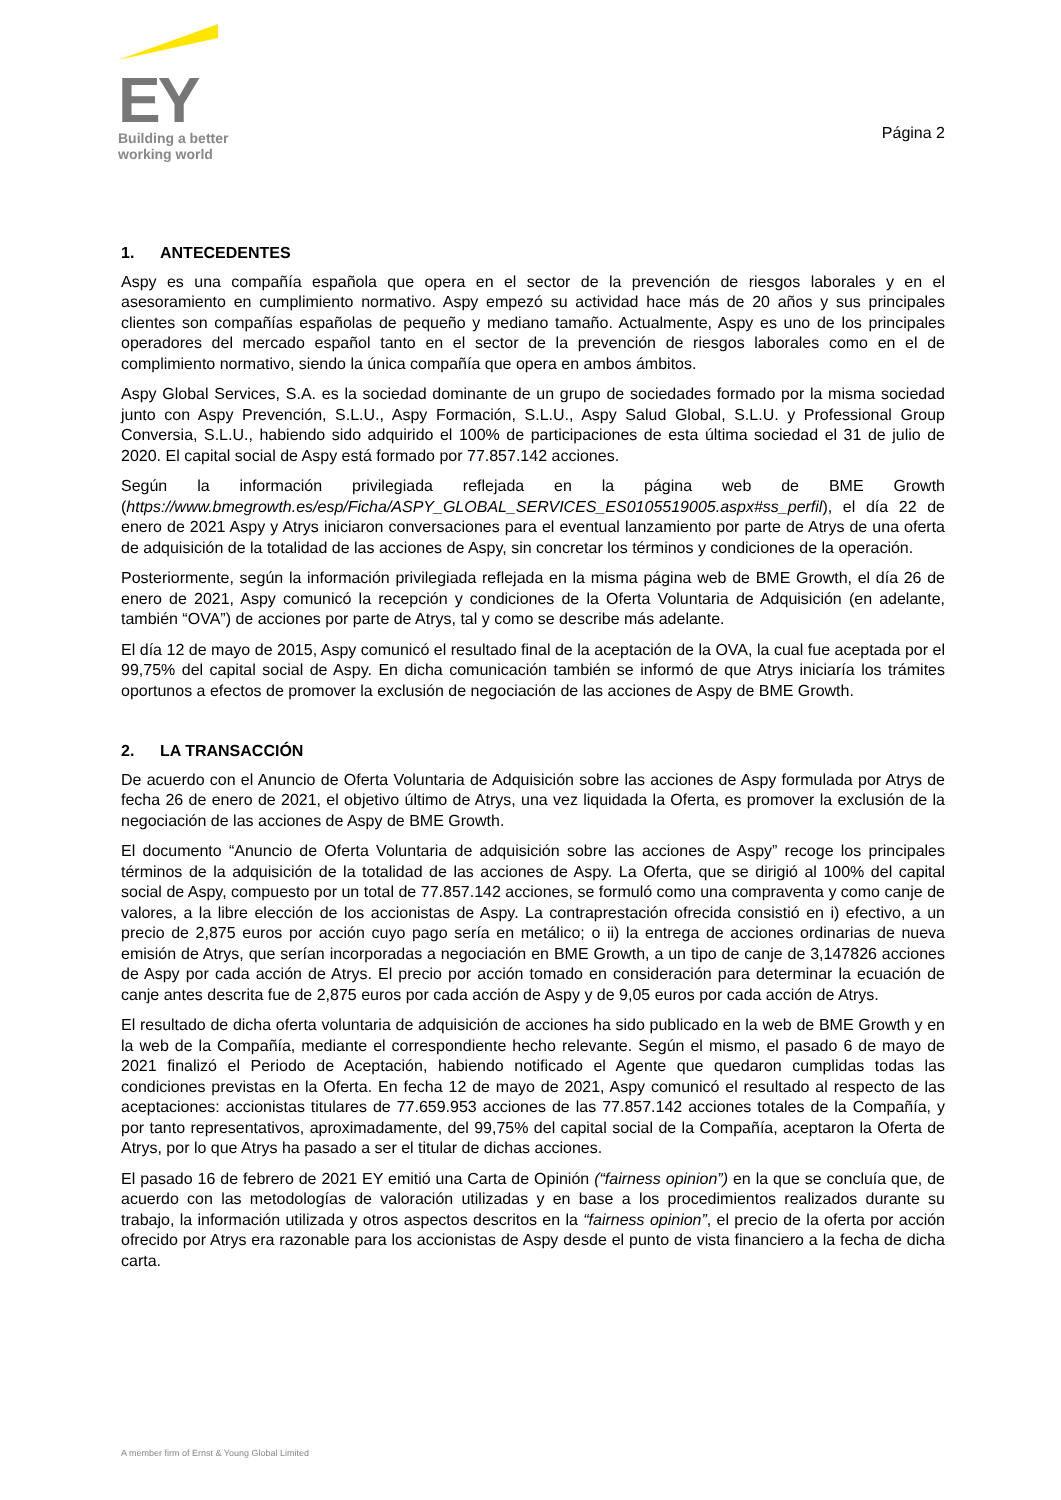EY
Building a better
working world
Página 2
1. ANTECEDENTES
Aspy es una compañía española que opera en el sector de la prevención de riesgos laborales y en el asesoramiento en cumplimiento normativo. Aspy empezó su actividad hace más de 20 años y sus principales clientes son compañías españolas de pequeño y mediano tamaño. Actualmente, Aspy es uno de los principales operadores del mercado español tanto en el sector de la prevención de riesgos laborales como en el de complimiento normativo, siendo la única compañía que opera en ambos ámbitos.
Aspy Global Services, S.A. es la sociedad dominante de un grupo de sociedades formado por la misma sociedad junto con Aspy Prevención, S.L.U., Aspy Formación, S.L.U., Aspy Salud Global, S.L.U. y Professional Group Conversia, S.L.U., habiendo sido adquirido el 100% de participaciones de esta última sociedad el 31 de julio de 2020. El capital social de Aspy está formado por 77.857.142 acciones.
Según la información privilegiada reflejada en la página web de BME Growth (https://www.bmegrowth.es/esp/Ficha/ASPY_GLOBAL_SERVICES_ES0105519005.aspx#ss_perfil), el día 22 de enero de 2021 Aspy y Atrys iniciaron conversaciones para el eventual lanzamiento por parte de Atrys de una oferta de adquisición de la totalidad de las acciones de Aspy, sin concretar los términos y condiciones de la operación.
Posteriormente, según la información privilegiada reflejada en la misma página web de BME Growth, el día 26 de enero de 2021, Aspy comunicó la recepción y condiciones de la Oferta Voluntaria de Adquisición (en adelante, también “OVA”) de acciones por parte de Atrys, tal y como se describe más adelante.
El día 12 de mayo de 2015, Aspy comunicó el resultado final de la aceptación de la OVA, la cual fue aceptada por el 99,75% del capital social de Aspy. En dicha comunicación también se informó de que Atrys iniciaría los trámites oportunos a efectos de promover la exclusión de negociación de las acciones de Aspy de BME Growth.
2. LA TRANSACCIÓN
De acuerdo con el Anuncio de Oferta Voluntaria de Adquisición sobre las acciones de Aspy formulada por Atrys de fecha 26 de enero de 2021, el objetivo último de Atrys, una vez liquidada la Oferta, es promover la exclusión de la negociación de las acciones de Aspy de BME Growth.
El documento “Anuncio de Oferta Voluntaria de adquisición sobre las acciones de Aspy” recoge los principales términos de la adquisición de la totalidad de las acciones de Aspy. La Oferta, que se dirigió al 100% del capital social de Aspy, compuesto por un total de 77.857.142 acciones, se formuló como una compraventa y como canje de valores, a la libre elección de los accionistas de Aspy. La contraprestación ofrecida consistió en i) efectivo, a un precio de 2,875 euros por acción cuyo pago sería en metálico; o ii) la entrega de acciones ordinarias de nueva emisión de Atrys, que serían incorporadas a negociación en BME Growth, a un tipo de canje de 3,147826 acciones de Aspy por cada acción de Atrys. El precio por acción tomado en consideración para determinar la ecuación de canje antes descrita fue de 2,875 euros por cada acción de Aspy y de 9,05 euros por cada acción de Atrys.
El resultado de dicha oferta voluntaria de adquisición de acciones ha sido publicado en la web de BME Growth y en la web de la Compañía, mediante el correspondiente hecho relevante. Según el mismo, el pasado 6 de mayo de 2021 finalizó el Periodo de Aceptación, habiendo notificado el Agente que quedaron cumplidas todas las condiciones previstas en la Oferta. En fecha 12 de mayo de 2021, Aspy comunicó el resultado al respecto de las aceptaciones: accionistas titulares de 77.659.953 acciones de las 77.857.142 acciones totales de la Compañía, y por tanto representativos, aproximadamente, del 99,75% del capital social de la Compañía, aceptaron la Oferta de Atrys, por lo que Atrys ha pasado a ser el titular de dichas acciones.
El pasado 16 de febrero de 2021 EY emitió una Carta de Opinión (“fairness opinion”) en la que se concluía que, de acuerdo con las metodologías de valoración utilizadas y en base a los procedimientos realizados durante su trabajo, la información utilizada y otros aspectos descritos en la “fairness opinion”, el precio de la oferta por acción ofrecido por Atrys era razonable para los accionistas de Aspy desde el punto de vista financiero a la fecha de dicha carta.
A member firm of Ernst & Young Global Limited